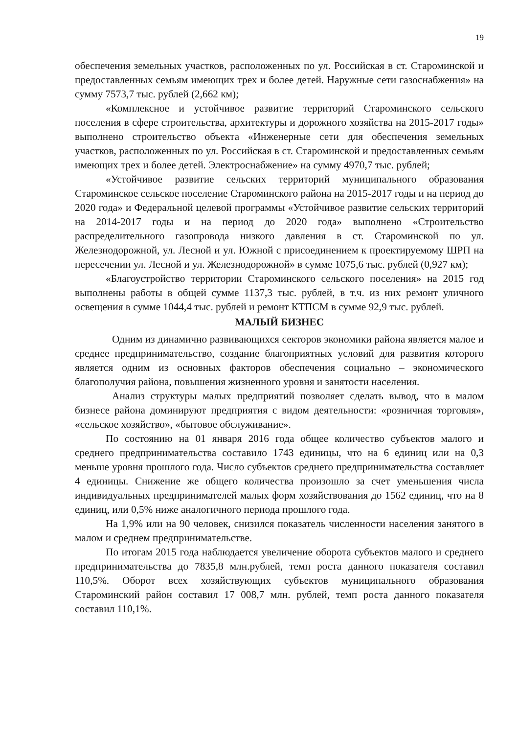19
обеспечения земельных участков, расположенных по ул. Российская в ст. Староминской и предоставленных семьям имеющих трех и более детей. Наружные сети газоснабжения» на сумму 7573,7 тыс. рублей (2,662 км);
«Комплексное и устойчивое развитие территорий Староминского сельского поселения в сфере строительства, архитектуры и дорожного хозяйства на 2015-2017 годы» выполнено строительство объекта «Инженерные сети для обеспечения земельных участков, расположенных по ул. Российская в ст. Староминской и предоставленных семьям имеющих трех и более детей. Электроснабжение» на сумму 4970,7 тыс. рублей;
«Устойчивое развитие сельских территорий муниципального образования Староминское сельское поселение Староминского района на 2015-2017 годы и на период до 2020 года» и Федеральной целевой программы «Устойчивое развитие сельских территорий на 2014-2017 годы и на период до 2020 года» выполнено «Строительство распределительного газопровода низкого давления в ст. Староминской по ул. Железнодорожной, ул. Лесной и ул. Южной с присоединением к проектируемому ШРП на пересечении ул. Лесной и ул. Железнодорожной» в сумме 1075,6 тыс. рублей (0,927 км);
«Благоустройство территории Староминского сельского поселения» на 2015 год выполнены работы в общей сумме 1137,3 тыс. рублей, в т.ч. из них ремонт уличного освещения в сумме 1044,4 тыс. рублей и ремонт КТПСМ в сумме 92,9 тыс. рублей.
МАЛЫЙ БИЗНЕС
Одним из динамично развивающихся секторов экономики района является малое и среднее предпринимательство, создание благоприятных условий для развития которого является одним из основных факторов обеспечения социально – экономического благополучия района, повышения жизненного уровня и занятости населения.
Анализ структуры малых предприятий позволяет сделать вывод, что в малом бизнесе района доминируют предприятия с видом деятельности: «розничная торговля», «сельское хозяйство», «бытовое обслуживание».
По состоянию на 01 января 2016 года общее количество субъектов малого и среднего предпринимательства составило 1743 единицы, что на 6 единиц или на 0,3 меньше уровня прошлого года. Число субъектов среднего предпринимательства составляет 4 единицы. Снижение же общего количества произошло за счет уменьшения числа индивидуальных предпринимателей малых форм хозяйствования до 1562 единиц, что на 8 единиц, или 0,5% ниже аналогичного периода прошлого года.
На 1,9% или на 90 человек, снизился показатель численности населения занятого в малом и среднем предпринимательстве.
По итогам 2015 года наблюдается увеличение оборота субъектов малого и среднего предпринимательства до 7835,8 млн.рублей, темп роста данного показателя составил 110,5%. Оборот всех хозяйствующих субъектов муниципального образования Староминский район составил 17 008,7 млн. рублей, темп роста данного показателя составил 110,1%.